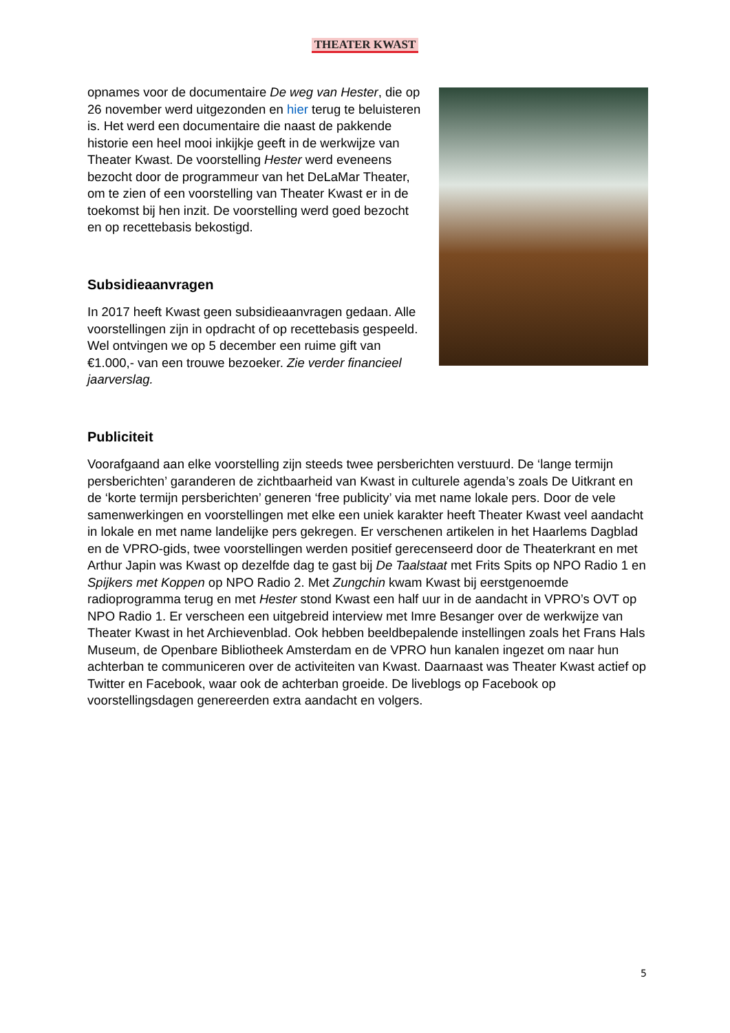THEATER KWAST
opnames voor de documentaire De weg van Hester, die op 26 november werd uitgezonden en hier terug te beluisteren is. Het werd een documentaire die naast de pakkende historie een heel mooi inkijkje geeft in de werkwijze van Theater Kwast. De voorstelling Hester werd eveneens bezocht door de programmeur van het DeLaMar Theater, om te zien of een voorstelling van Theater Kwast er in de toekomst bij hen inzit. De voorstelling werd goed bezocht en op recettebasis bekostigd.
Subsidieaanvragen
In 2017 heeft Kwast geen subsidieaanvragen gedaan. Alle voorstellingen zijn in opdracht of op recettebasis gespeeld. Wel ontvingen we op 5 december een ruime gift van €1.000,- van een trouwe bezoeker. Zie verder financieel jaarverslag.
Publiciteit
Voorafgaand aan elke voorstelling zijn steeds twee persberichten verstuurd. De ‘lange termijn persberichten’ garanderen de zichtbaarheid van Kwast in culturele agenda’s zoals De Uitkrant en de ‘korte termijn persberichten’ generen ‘free publicity’ via met name lokale pers. Door de vele samenwerkingen en voorstellingen met elke een uniek karakter heeft Theater Kwast veel aandacht in lokale en met name landelijke pers gekregen. Er verschenen artikelen in het Haarlems Dagblad en de VPRO-gids, twee voorstellingen werden positief gerecenseerd door de Theaterkrant en met Arthur Japin was Kwast op dezelfde dag te gast bij De Taalstaat met Frits Spits op NPO Radio 1 en Spijkers met Koppen op NPO Radio 2. Met Zungchin kwam Kwast bij eerstgenoemde radioprogramma terug en met Hester stond Kwast een half uur in de aandacht in VPRO’s OVT op NPO Radio 1. Er verscheen een uitgebreid interview met Imre Besanger over de werkwijze van Theater Kwast in het Archievenblad. Ook hebben beeldbepalende instellingen zoals het Frans Hals Museum, de Openbare Bibliotheek Amsterdam en de VPRO hun kanalen ingezet om naar hun achterban te communiceren over de activiteiten van Kwast. Daarnaast was Theater Kwast actief op Twitter en Facebook, waar ook de achterban groeide. De liveblogs op Facebook op voorstellingsdagen genereerden extra aandacht en volgers.
5